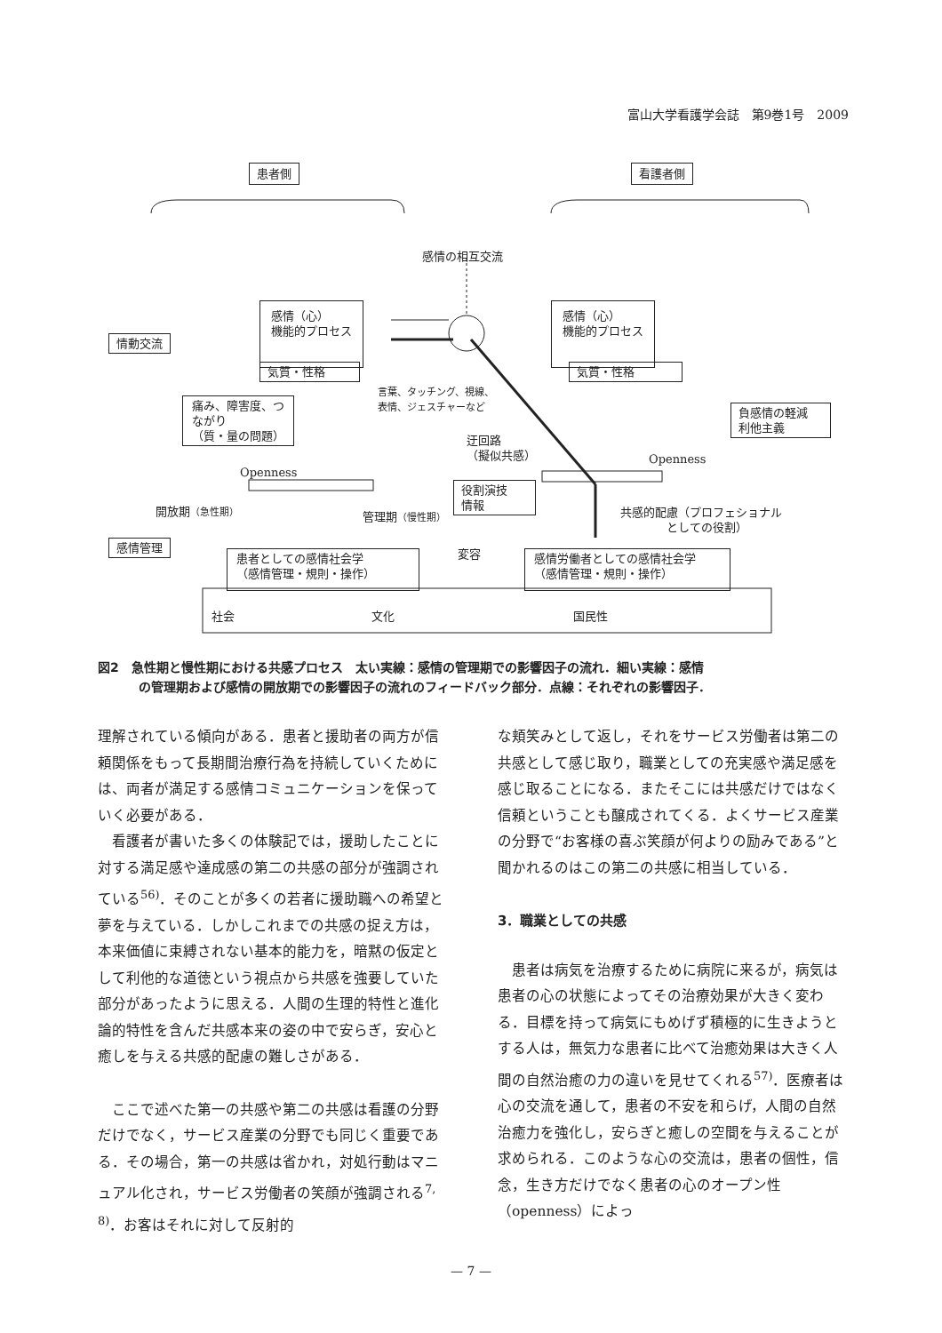富山大学看護学会誌　第9巻1号　2009
患者側 看護者側
感情の相互交流
感情（心）
機能的プロセス
気質・性格
感情（心）
機能的プロセス
気質・性格
情動交流
言葉、タッチング、視線、
表情、ジェスチャーなど
痛み、障害度、つ
ながり
（質・量の問題）
負感情の軽減
利他主義
迂回路
（擬似共感）
Openness
Openness
役割演技
情報
開放期（急性期） 管理期（慢性期）
共感的配慮（プロフェショナル
　　　　としての役割）
感情管理
患者としての感情社会学
（感情管理・規則・操作）
変容
感情労働者としての感情社会学
（感情管理・規則・操作）
社会 文化 国民性
図2　急性期と慢性期における共感プロセス　太い実線：感情の管理期での影響因子の流れ．細い実線：感情
の管理期および感情の開放期での影響因子の流れのフィードバック部分．点線：それぞれの影響因子．
理解されている傾向がある．患者と援助者の両方が信頼関係をもって長期間治療行為を持続していくためには、両者が満足する感情コミュニケーションを保っていく必要がある．
看護者が書いた多くの体験記では，援助したことに対する満足感や達成感の第二の共感の部分が強調されている<sup>56)</sup>．そのことが多くの若者に援助職への希望と夢を与えている．しかしこれまでの共感の捉え方は，本来価値に束縛されない基本的能力を，暗黙の仮定として利他的な道徳という視点から共感を強要していた部分があったように思える．人間の生理的特性と進化論的特性を含んだ共感本来の姿の中で安らぎ，安心と癒しを与える共感的配慮の難しさがある．
ここで述べた第一の共感や第二の共感は看護の分野だけでなく，サービス産業の分野でも同じく重要である．その場合，第一の共感は省かれ，対処行動はマニュアル化され，サービス労働者の笑顔が強調される<sup>7, 8)</sup>．お客はそれに対して反射的
な頬笑みとして返し，それをサービス労働者は第二の共感として感じ取り，職業としての充実感や満足感を感じ取ることになる．またそこには共感だけではなく信頼ということも醸成されてくる．よくサービス産業の分野で“お客様の喜ぶ笑顔が何よりの励みである”と聞かれるのはこの第二の共感に相当している．
3．職業としての共感
患者は病気を治療するために病院に来るが，病気は患者の心の状態によってその治療効果が大きく変わる．目標を持って病気にもめげず積極的に生きようとする人は，無気力な患者に比べて治癒効果は大きく人間の自然治癒の力の違いを見せてくれる<sup>57)</sup>．医療者は心の交流を通して，患者の不安を和らげ，人間の自然治癒力を強化し，安らぎと癒しの空間を与えることが求められる．このような心の交流は，患者の個性，信念，生き方だけでなく患者の心のオープン性（openness）によっ
— 7 —